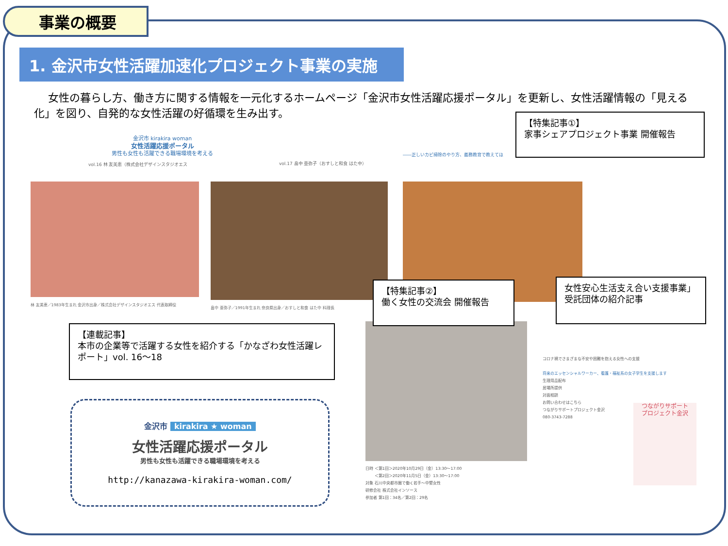事業の概要
1. 金沢市女性活躍加速化プロジェクト事業の実施
　 女性の暮らし方、働き方に関する情報を一元化するホームページ「金沢市女性活躍応援ポータル」を更新し、女性活躍情報の「見える化」を図り、自発的な女性活躍の好循環を生み出す。
金沢市 kirakira woman
女性活躍応援ポータル
男性も女性も活躍できる職場環境を考える
vol.16 林 友美恵（株式会社デザインスタジオエス
vol.17 畠中 亜弥子（おすしと和食 はた中）
――正しいカビ掃除のやり方、義務教育で教えてほ
林 友美恵／1983年生まれ 金沢市出身／株式会社デザインスタジオエス 代表取締役
畠中 亜弥子／1991年生まれ 奈良県出身／おすしと和食 はた中 料理長
【特集記事①】
家事シェアプロジェクト事業 開催報告
【特集記事②】
働く女性の交流会 開催報告
女性安心生活支え合い支援事業」
受託団体の紹介記事
【連載記事】
本市の企業等で活躍する女性を紹介する「かなざわ女性活躍レポート」vol. 16～18
日時 ＜第1回＞2020年10月29日（金）13:30～17:00
　　 ＜第2回＞2020年11月5日（金）13:30～17:00
対象 石川中央都市圏で働く若手～中堅女性
研修会社 株式会社インソース
参加者 第1回：34名／第2回：29名
コロナ禍でさまざまな不安や困難を抱える女性への支援
将来のエッセンシャルワーカー、看護・福祉系の女子学生を支援します
生理用品配布
居場所提供
対面相談
お問い合わせはこちら
つながりサポートプロジェクト金沢
080-3743-7288
つながりサポート
プロジェクト金沢
金沢市 kirakira ★ woman
女性活躍応援ポータル
男性も女性も活躍できる職場環境を考える
http://kanazawa-kirakira-woman.com/